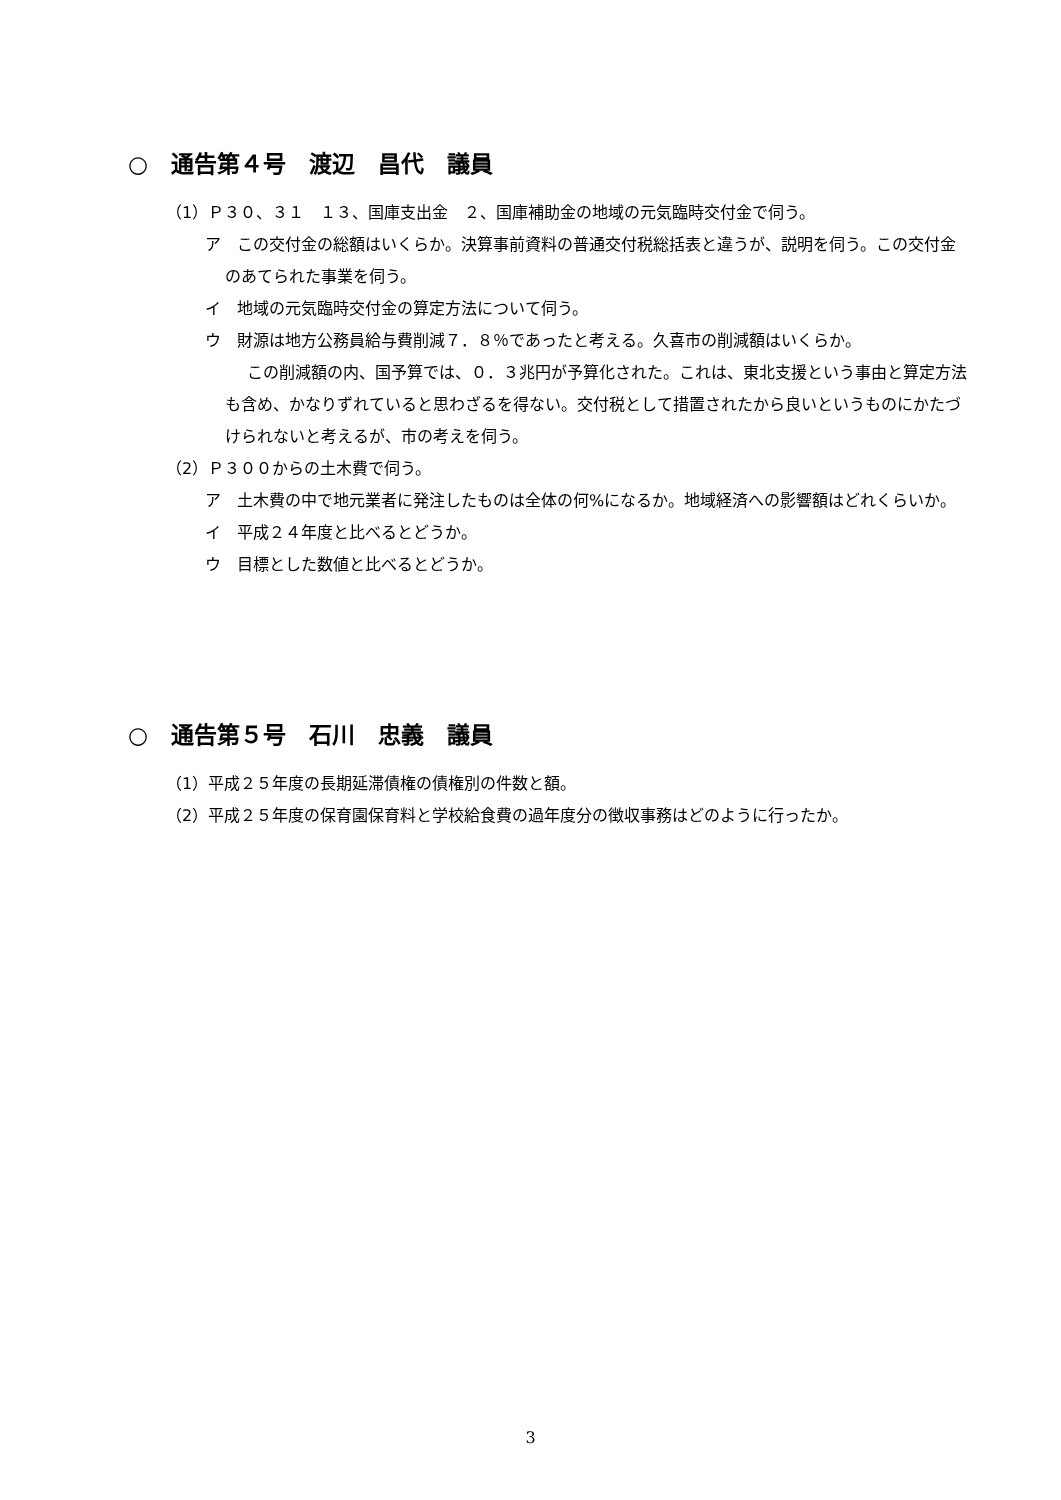○　通告第４号　渡辺　昌代　議員
（1）Ｐ３０、３１　１３、国庫支出金　２、国庫補助金の地域の元気臨時交付金で伺う。
ア　この交付金の総額はいくらか。決算事前資料の普通交付税総括表と違うが、説明を伺う。この交付金のあてられた事業を伺う。
イ　地域の元気臨時交付金の算定方法について伺う。
ウ　財源は地方公務員給与費削減７．８％であったと考える。久喜市の削減額はいくらか。
この削減額の内、国予算では、０．３兆円が予算化された。これは、東北支援という事由と算定方法も含め、かなりずれていると思わざるを得ない。交付税として措置されたから良いというものにかたづけられないと考えるが、市の考えを伺う。
（2）Ｐ３００からの土木費で伺う。
ア　土木費の中で地元業者に発注したものは全体の何%になるか。地域経済への影響額はどれくらいか。
イ　平成２４年度と比べるとどうか。
ウ　目標とした数値と比べるとどうか。
○　通告第５号　石川　忠義　議員
（1）平成２５年度の長期延滞債権の債権別の件数と額。
（2）平成２５年度の保育園保育料と学校給食費の過年度分の徴収事務はどのように行ったか。
3